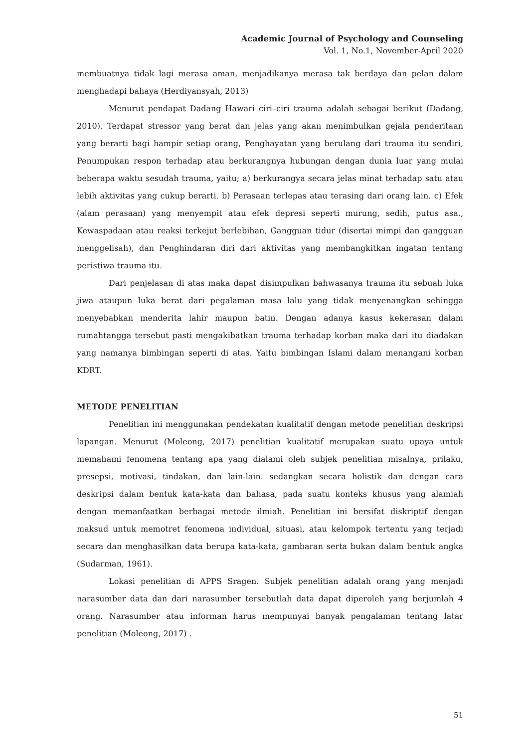Academic Journal of Psychology and Counseling
Vol. 1, No.1, November-April 2020
membuatnya tidak lagi merasa aman, menjadikanya merasa tak berdaya dan pelan dalam menghadapi bahaya (Herdiyansyah, 2013)
Menurut pendapat Dadang Hawari ciri–ciri trauma adalah sebagai berikut (Dadang, 2010). Terdapat stressor yang berat dan jelas yang akan menimbulkan gejala penderitaan yang berarti bagi hampir setiap orang, Penghayatan yang berulang dari trauma itu sendiri, Penumpukan respon terhadap atau berkurangnya hubungan dengan dunia luar yang mulai beberapa waktu sesudah trauma, yaitu; a) berkurangya secara jelas minat terhadap satu atau lebih aktivitas yang cukup berarti. b) Perasaan terlepas atau terasing dari orang lain. c) Efek (alam perasaan) yang menyempit atau efek depresi seperti murung, sedih, putus asa., Kewaspadaan atau reaksi terkejut berlebihan, Gangguan tidur (disertai mimpi dan gangguan menggelisah), dan Penghindaran diri dari aktivitas yang membangkitkan ingatan tentang peristiwa trauma itu.
Dari penjelasan di atas maka dapat disimpulkan bahwasanya trauma itu sebuah luka jiwa ataupun luka berat dari pegalaman masa lalu yang tidak menyenangkan sehingga menyebabkan menderita lahir maupun batin. Dengan adanya kasus kekerasan dalam rumahtangga tersebut pasti mengakibatkan trauma terhadap korban maka dari itu diadakan yang namanya bimbingan seperti di atas. Yaitu bimbingan Islami dalam menangani korban KDRT.
METODE PENELITIAN
Penelitian ini menggunakan pendekatan kualitatif dengan metode penelitian deskripsi lapangan. Menurut (Moleong, 2017) penelitian kualitatif merupakan suatu upaya untuk memahami fenomena tentang apa yang dialami oleh subjek penelitian misalnya, prilaku, presepsi, motivasi, tindakan, dan lain-lain. sedangkan secara holistik dan dengan cara deskripsi dalam bentuk kata-kata dan bahasa, pada suatu konteks khusus yang alamiah dengan memanfaatkan berbagai metode ilmiah. Penelitian ini bersifat diskriptif dengan maksud untuk memotret fenomena individual, situasi, atau kelompok tertentu yang terjadi secara dan menghasilkan data berupa kata-kata, gambaran serta bukan dalam bentuk angka (Sudarman, 1961).
Lokasi penelitian di APPS Sragen. Subjek penelitian adalah orang yang menjadi narasumber data dan dari narasumber tersebutlah data dapat diperoleh yang berjumlah 4 orang. Narasumber atau informan harus mempunyai banyak pengalaman tentang latar penelitian (Moleong, 2017) .
51